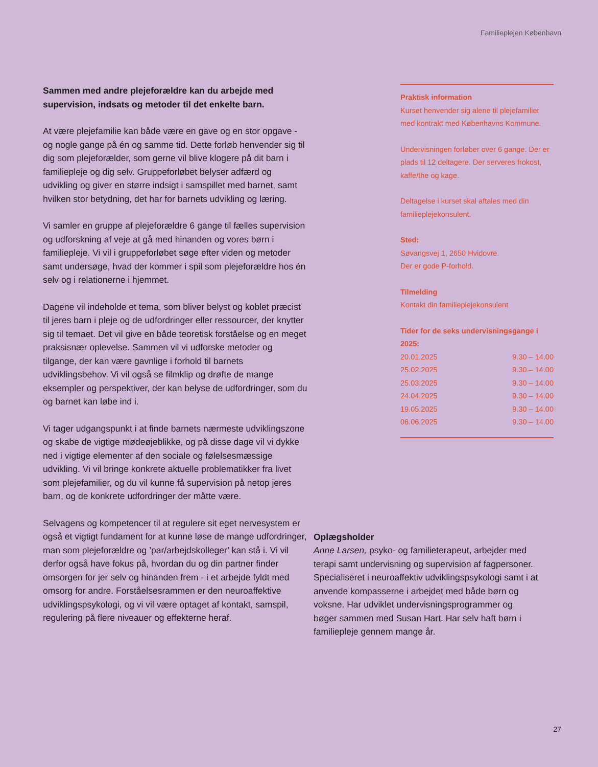Familieplejen København
Sammen med andre plejeforældre kan du arbejde med supervision, indsats og metoder til det enkelte barn.
At være plejefamilie kan både være en gave og en stor opgave - og nogle gange på én og samme tid. Dette forløb henvender sig til dig som plejeforælder, som gerne vil blive klogere på dit barn i familiepleje og dig selv. Gruppeforløbet belyser adfærd og udvikling og giver en større indsigt i samspillet med barnet, samt hvilken stor betydning, det har for barnets udvikling og læring.
Vi samler en gruppe af plejeforældre 6 gange til fælles supervision og udforskning af veje at gå med hinanden og vores børn i familiepleje. Vi vil i gruppeforløbet søge efter viden og metoder samt undersøge, hvad der kommer i spil som plejeforældre hos én selv og i relationerne i hjemmet.
Dagene vil indeholde et tema, som bliver belyst og koblet præcist til jeres barn i pleje og de udfordringer eller ressourcer, der knytter sig til temaet. Det vil give en både teoretisk forståelse og en meget praksisnær oplevelse. Sammen vil vi udforske metoder og tilgange, der kan være gavnlige i forhold til barnets udviklingsbehov. Vi vil også se filmklip og drøfte de mange eksempler og perspektiver, der kan belyse de udfordringer, som du og barnet kan løbe ind i.
Vi tager udgangspunkt i at finde barnets nærmeste udviklingszone og skabe de vigtige mødeøjeblikke, og på disse dage vil vi dykke ned i vigtige elementer af den sociale og følelsesmæssige udvikling. Vi vil bringe konkrete aktuelle problematikker fra livet som plejefamilier, og du vil kunne få supervision på netop jeres barn, og de konkrete udfordringer der måtte være.
Selvagens og kompetencer til at regulere sit eget nervesystem er også et vigtigt fundament for at kunne løse de mange udfordringer, man som plejeforældre og ’par/arbejdskolleger’ kan stå i. Vi vil derfor også have fokus på, hvordan du og din partner finder omsorgen for jer selv og hinanden frem - i et arbejde fyldt med omsorg for andre. Forståelsesrammen er den neuroaffektive udviklingspsykologi, og vi vil være optaget af kontakt, samspil, regulering på flere niveauer og effekterne heraf.
Praktisk information
Kurset henvender sig alene til plejefamilier med kontrakt med Københavns Kommune.
Undervisningen forløber over 6 gange. Der er plads til 12 deltagere. Der serveres frokost, kaffe/the og kage.
Deltagelse i kurset skal aftales med din familieplejekonsulent.
Sted:
Søvangsvej 1, 2650 Hvidovre.
Der er gode P-forhold.
Tilmelding
Kontakt din familieplejekonsulent
Tider for de seks undervisningsgange i 2025:
| 20.01.2025 | 9.30 – 14.00 |
| 25.02.2025 | 9.30 – 14.00 |
| 25.03.2025 | 9.30 – 14.00 |
| 24.04.2025 | 9.30 – 14.00 |
| 19.05.2025 | 9.30 – 14.00 |
| 06.06.2025 | 9.30 – 14.00 |
Oplægsholder
Anne Larsen, psyko- og familieterapeut, arbejder med terapi samt undervisning og supervision af fagpersoner. Specialiseret i neuroaffektiv udviklingspsykologi samt i at anvende kompasserne i arbejdet med både børn og voksne. Har udviklet undervisningsprogrammer og bøger sammen med Susan Hart. Har selv haft børn i familiepleje gennem mange år.
27